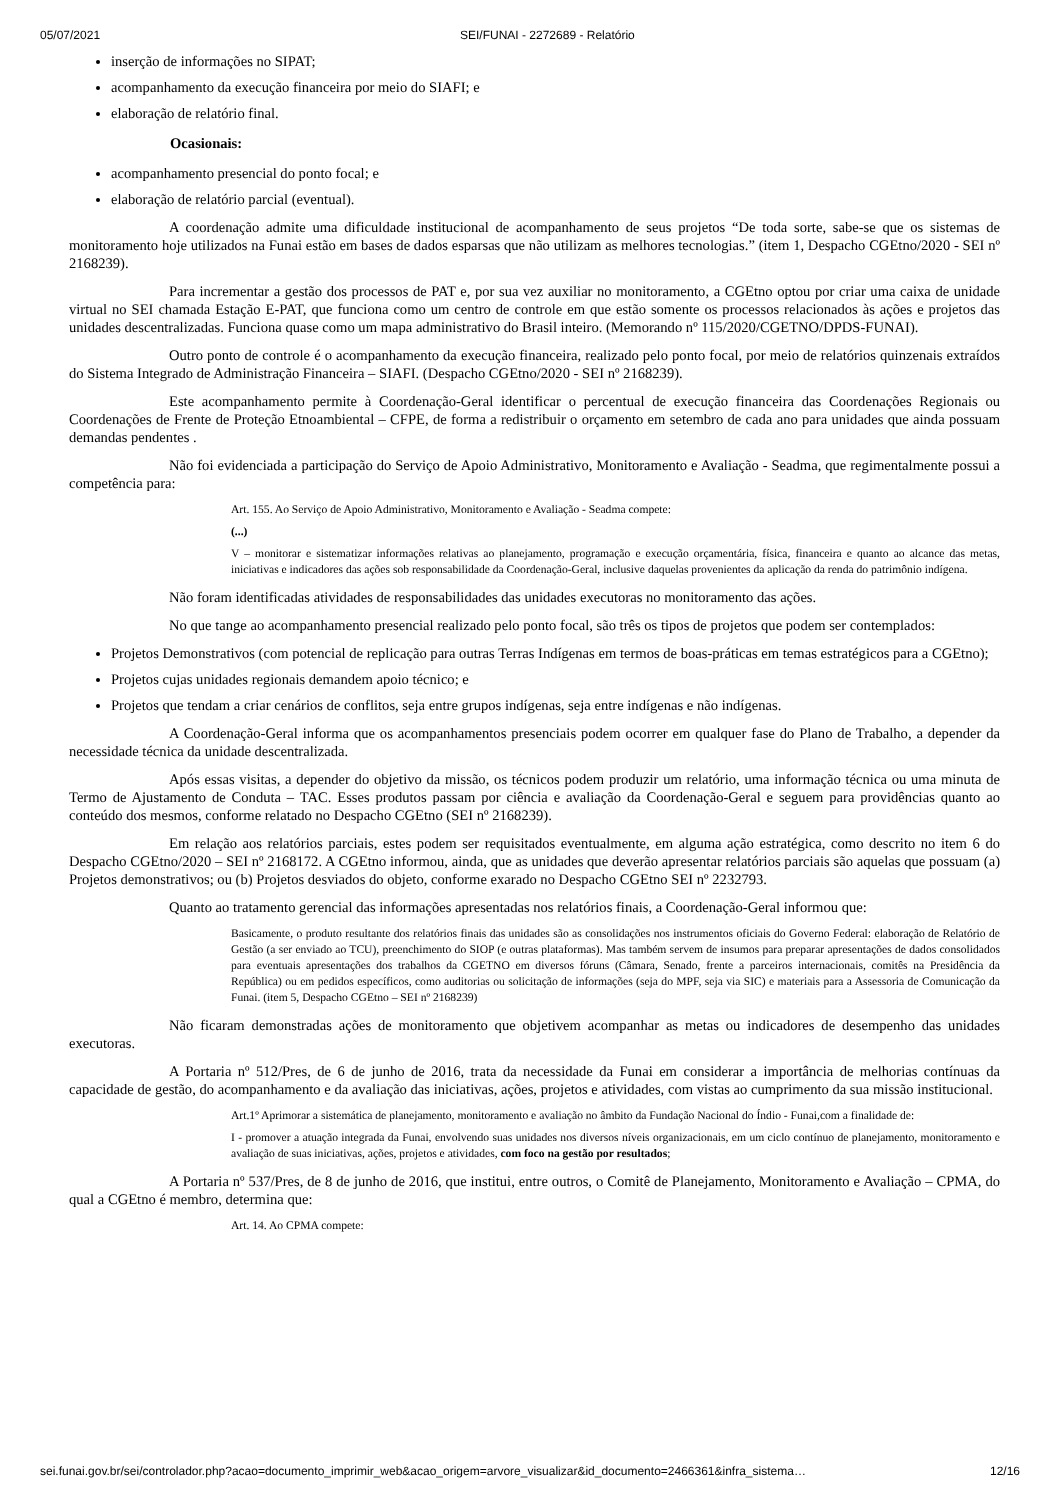05/07/2021 SEI/FUNAI - 2272689 - Relatório
inserção de informações no SIPAT;
acompanhamento da execução financeira por meio do SIAFI; e
elaboração de relatório final.
Ocasionais:
acompanhamento presencial do ponto focal; e
elaboração de relatório parcial (eventual).
A coordenação admite uma dificuldade institucional de acompanhamento de seus projetos “De toda sorte, sabe-se que os sistemas de monitoramento hoje utilizados na Funai estão em bases de dados esparsas que não utilizam as melhores tecnologias.” (item 1, Despacho CGEtno/2020 - SEI nº 2168239).
Para incrementar a gestão dos processos de PAT e, por sua vez auxiliar no monitoramento, a CGEtno optou por criar uma caixa de unidade virtual no SEI chamada Estação E-PAT, que funciona como um centro de controle em que estão somente os processos relacionados às ações e projetos das unidades descentralizadas. Funciona quase como um mapa administrativo do Brasil inteiro. (Memorando nº 115/2020/CGETNO/DPDS-FUNAI).
Outro ponto de controle é o acompanhamento da execução financeira, realizado pelo ponto focal, por meio de relatórios quinzenais extraídos do Sistema Integrado de Administração Financeira – SIAFI. (Despacho CGEtno/2020 - SEI nº 2168239).
Este acompanhamento permite à Coordenação-Geral identificar o percentual de execução financeira das Coordenações Regionais ou Coordenações de Frente de Proteção Etnoambiental – CFPE, de forma a redistribuir o orçamento em setembro de cada ano para unidades que ainda possuam demandas pendentes .
Não foi evidenciada a participação do Serviço de Apoio Administrativo, Monitoramento e Avaliação - Seadma, que regimentalmente possui a competência para:
Art. 155. Ao Serviço de Apoio Administrativo, Monitoramento e Avaliação - Seadma compete:
(...)
V – monitorar e sistematizar informações relativas ao planejamento, programação e execução orçamentária, física, financeira e quanto ao alcance das metas, iniciativas e indicadores das ações sob responsabilidade da Coordenação-Geral, inclusive daquelas provenientes da aplicação da renda do patrimônio indígena.
Não foram identificadas atividades de responsabilidades das unidades executoras no monitoramento das ações.
No que tange ao acompanhamento presencial realizado pelo ponto focal, são três os tipos de projetos que podem ser contemplados:
Projetos Demonstrativos (com potencial de replicação para outras Terras Indígenas em termos de boas-práticas em temas estratégicos para a CGEtno);
Projetos cujas unidades regionais demandem apoio técnico; e
Projetos que tendam a criar cenários de conflitos, seja entre grupos indígenas, seja entre indígenas e não indígenas.
A Coordenação-Geral informa que os acompanhamentos presenciais podem ocorrer em qualquer fase do Plano de Trabalho, a depender da necessidade técnica da unidade descentralizada.
Após essas visitas, a depender do objetivo da missão, os técnicos podem produzir um relatório, uma informação técnica ou uma minuta de Termo de Ajustamento de Conduta – TAC. Esses produtos passam por ciência e avaliação da Coordenação-Geral e seguem para providências quanto ao conteúdo dos mesmos, conforme relatado no Despacho CGEtno (SEI nº 2168239).
Em relação aos relatórios parciais, estes podem ser requisitados eventualmente, em alguma ação estratégica, como descrito no item 6 do Despacho CGEtno/2020 – SEI nº 2168172. A CGEtno informou, ainda, que as unidades que deverão apresentar relatórios parciais são aquelas que possuam (a) Projetos demonstrativos; ou (b) Projetos desviados do objeto, conforme exarado no Despacho CGEtno SEI nº 2232793.
Quanto ao tratamento gerencial das informações apresentadas nos relatórios finais, a Coordenação-Geral informou que:
Basicamente, o produto resultante dos relatórios finais das unidades são as consolidações nos instrumentos oficiais do Governo Federal: elaboração de Relatório de Gestão (a ser enviado ao TCU), preenchimento do SIOP (e outras plataformas). Mas também servem de insumos para preparar apresentações de dados consolidados para eventuais apresentações dos trabalhos da CGETNO em diversos fóruns (Câmara, Senado, frente a parceiros internacionais, comitês na Presidência da República) ou em pedidos específicos, como auditorias ou solicitação de informações (seja do MPF, seja via SIC) e materiais para a Assessoria de Comunicação da Funai. (item 5, Despacho CGEtno – SEI nº 2168239)
Não ficaram demonstradas ações de monitoramento que objetivem acompanhar as metas ou indicadores de desempenho das unidades executoras.
A Portaria nº 512/Pres, de 6 de junho de 2016, trata da necessidade da Funai em considerar a importância de melhorias contínuas da capacidade de gestão, do acompanhamento e da avaliação das iniciativas, ações, projetos e atividades, com vistas ao cumprimento da sua missão institucional.
Art.1º Aprimorar a sistemática de planejamento, monitoramento e avaliação no âmbito da Fundação Nacional do Índio - Funai,com a finalidade de:
I - promover a atuação integrada da Funai, envolvendo suas unidades nos diversos níveis organizacionais, em um ciclo contínuo de planejamento, monitoramento e avaliação de suas iniciativas, ações, projetos e atividades, com foco na gestão por resultados;
A Portaria nº 537/Pres, de 8 de junho de 2016, que institui, entre outros, o Comitê de Planejamento, Monitoramento e Avaliação – CPMA, do qual a CGEtno é membro, determina que:
Art. 14. Ao CPMA compete:
sei.funai.gov.br/sei/controlador.php?acao=documento_imprimir_web&acao_origem=arvore_visualizar&id_documento=2466361&infra_sistema… 12/16